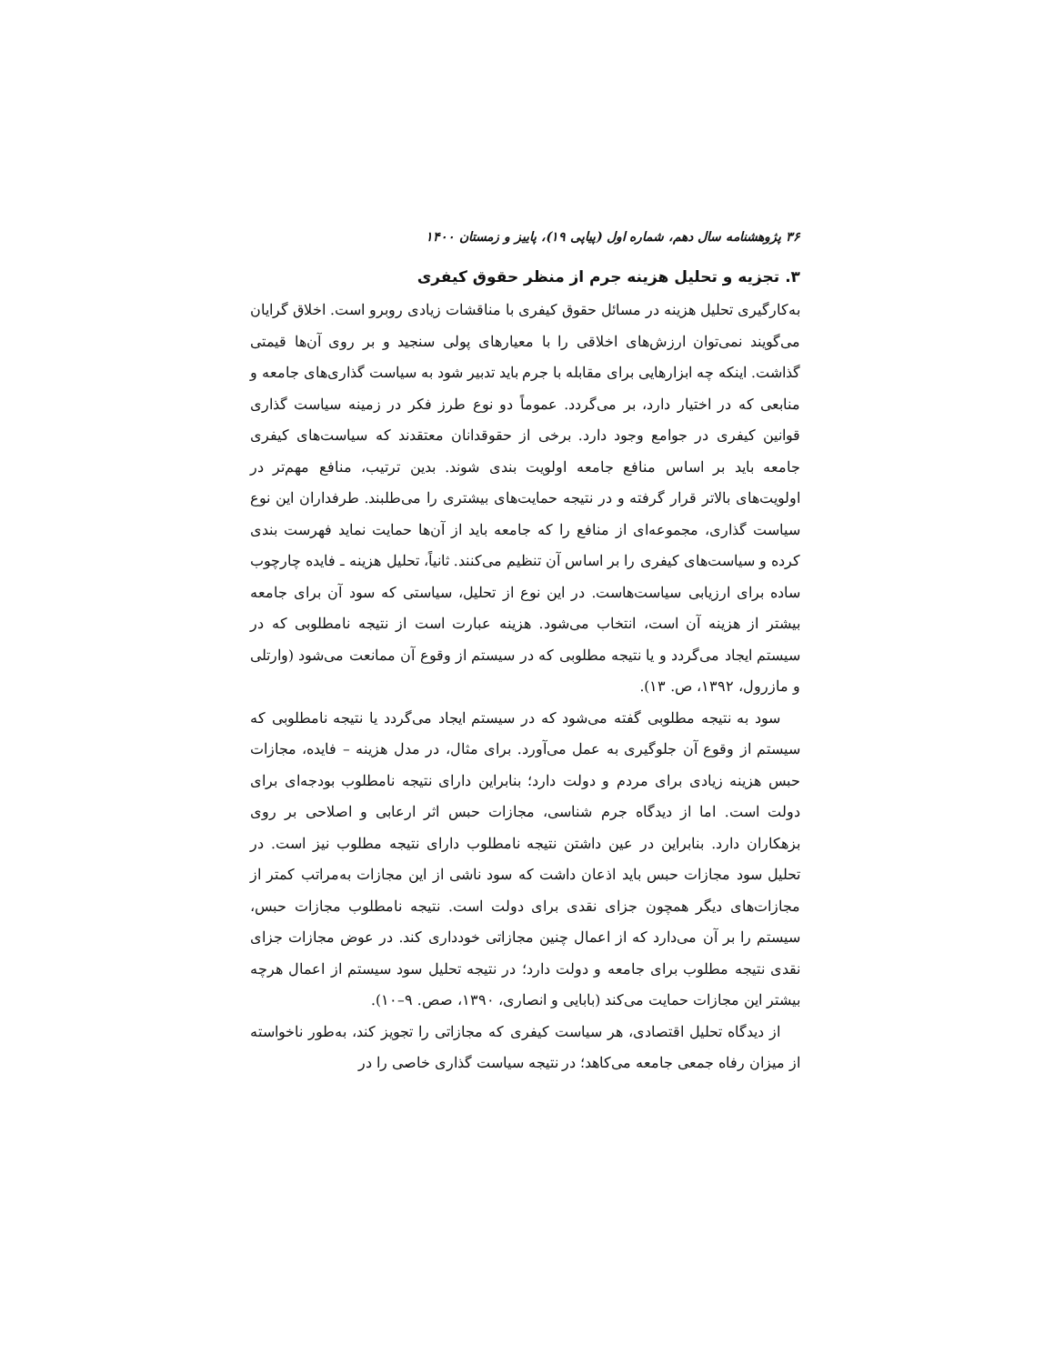۳۶ پژوهشنامه سال دهم، شماره اول (پیاپی ۱۹)، پاییز و زمستان ۱۴۰۰
۳. تجزیه و تحلیل هزینه جرم از منظر حقوق کیفری
به‌کارگیری تحلیل هزینه در مسائل حقوق کیفری با مناقشات زیادی روبرو است. اخلاق گرایان می‌گویند نمی‌توان ارزش‌های اخلاقی را با معیارهای پولی سنجید و بر روی آن‌ها قیمتی گذاشت. اینکه چه ابزارهایی برای مقابله با جرم باید تدبیر شود به سیاست گذاری‌های جامعه و منابعی که در اختیار دارد، بر می‌گردد. عموماً دو نوع طرز فکر در زمینه سیاست گذاری قوانین کیفری در جوامع وجود دارد. برخی از حقوقدانان معتقدند که سیاست‌های کیفری جامعه باید بر اساس منافع جامعه اولویت بندی شوند. بدین ترتیب، منافع مهم‌تر در اولویت‌های بالاتر قرار گرفته و در نتیجه حمایت‌های بیشتری را می‌طلبند. طرفداران این نوع سیاست گذاری، مجموعه‌ای از منافع را که جامعه باید از آن‌ها حمایت نماید فهرست بندی کرده و سیاست‌های کیفری را بر اساس آن تنظیم می‌کنند. ثانیاً، تحلیل هزینه ـ فایده چارچوب ساده برای ارزیابی سیاست‌هاست. در این نوع از تحلیل، سیاستی که سود آن برای جامعه بیشتر از هزینه آن است، انتخاب می‌شود. هزینه عبارت است از نتیجه نامطلوبی که در سیستم ایجاد می‌گردد و یا نتیجه مطلوبی که در سیستم از وقوع آن ممانعت می‌شود (وارتلی و مازرول، ۱۳۹۲، ص. ۱۳).
سود به نتیجه مطلوبی گفته می‌شود که در سیستم ایجاد می‌گردد یا نتیجه نامطلوبی که سیستم از وقوع آن جلوگیری به عمل می‌آورد. برای مثال، در مدل هزینه – فایده، مجازات حبس هزینه زیادی برای مردم و دولت دارد؛ بنابراین دارای نتیجه نامطلوب بودجه‌ای برای دولت است. اما از دیدگاه جرم شناسی، مجازات حبس اثر ارعابی و اصلاحی بر روی بزهکاران دارد. بنابراین در عین داشتن نتیجه نامطلوب دارای نتیجه مطلوب نیز است. در تحلیل سود مجازات حبس باید اذعان داشت که سود ناشی از این مجازات به‌مراتب کمتر از مجازات‌های دیگر همچون جزای نقدی برای دولت است. نتیجه نامطلوب مجازات حبس، سیستم را بر آن می‌دارد که از اعمال چنین مجازاتی خودداری کند. در عوض مجازات جزای نقدی نتیجه مطلوب برای جامعه و دولت دارد؛ در نتیجه تحلیل سود سیستم از اعمال هرچه بیشتر این مجازات حمایت می‌کند (بابایی و انصاری، ۱۳۹۰، صص. ۹–۱۰).
از دیدگاه تحلیل اقتصادی، هر سیاست کیفری که مجازاتی را تجویز کند، به‌طور ناخواسته از میزان رفاه جمعی جامعه می‌کاهد؛ در نتیجه سیاست گذاری خاصی را در